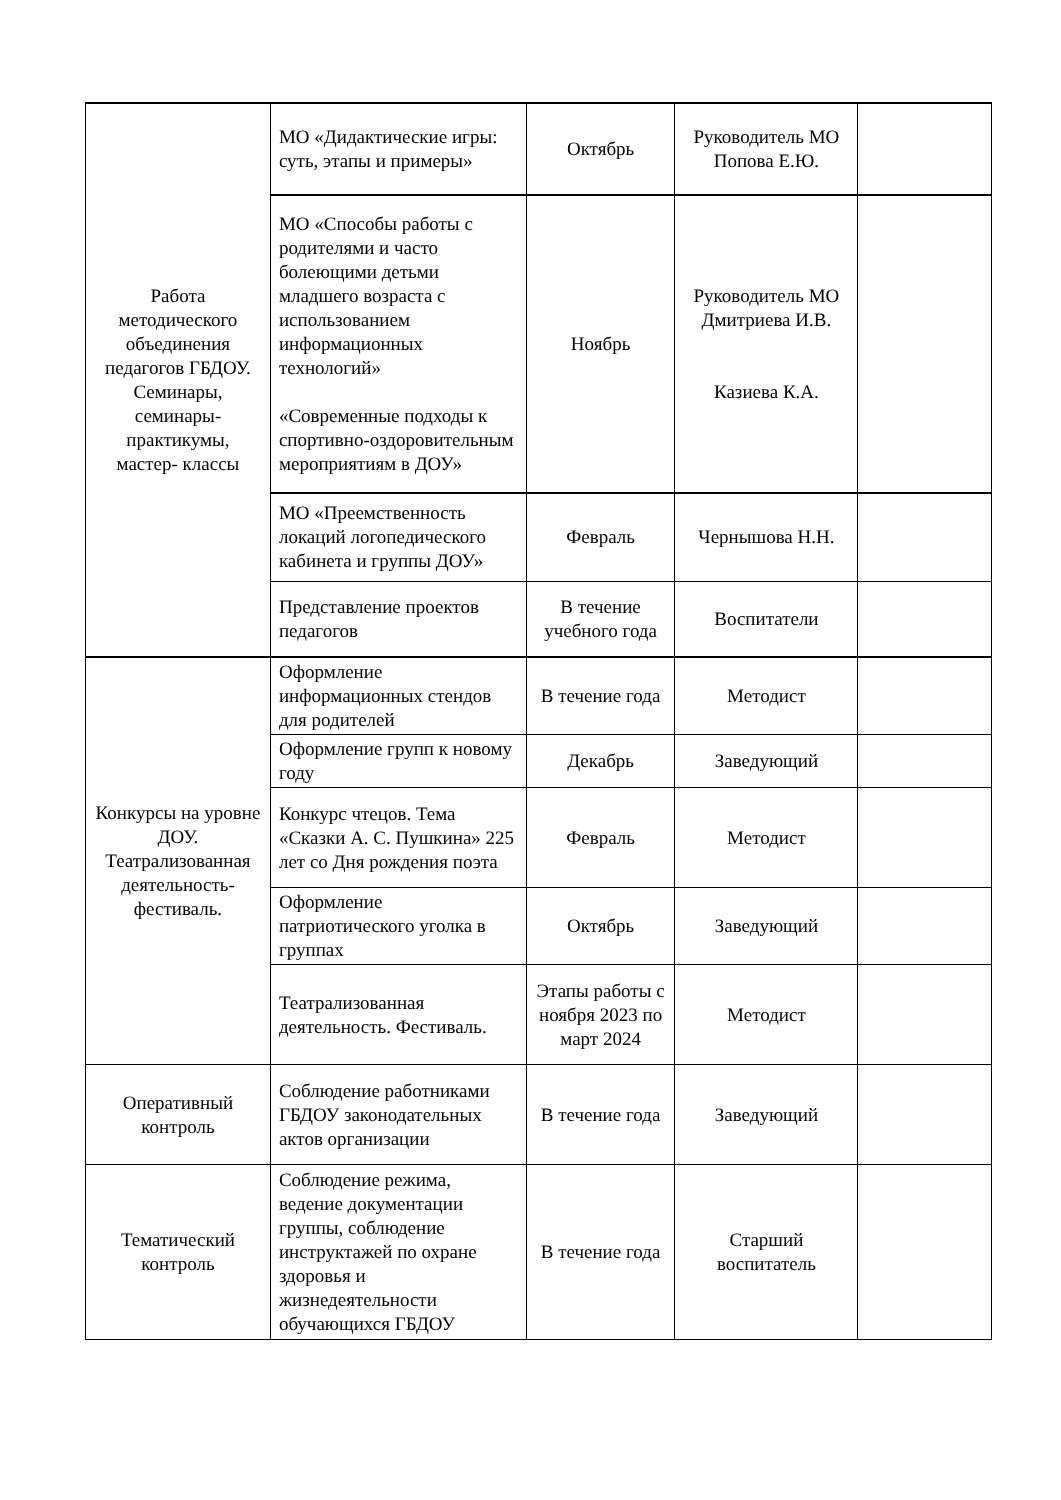| Работа методического объединения педагогов ГБДОУ. Семинары, семинары-практикумы, мастер- классы | МО «Дидактические игры: суть, этапы и примеры» | Октябрь | Руководитель МО Попова Е.Ю. | |
| | МО «Способы работы с родителями и часто болеющими детьми младшего возраста с использованием информационных технологий» «Современные подходы к спортивно-оздоровительным мероприятиям в ДОУ» | Ноябрь | Руководитель МО Дмитриева И.В. Казиева К.А. | |
| | МО «Преемственность локаций логопедического кабинета и группы ДОУ» | Февраль | Чернышова Н.Н. | |
| | Представление проектов педагогов | В течение учебного года | Воспитатели | |
| Конкурсы на уровне ДОУ. Театрализованная деятельность-фестиваль. | Оформление информационных стендов для родителей | В течение года | Методист | |
| | Оформление групп к новому году | Декабрь | Заведующий | |
| | Конкурс чтецов. Тема «Сказки А. С. Пушкина» 225 лет со Дня рождения поэта | Февраль | Методист | |
| | Оформление патриотического уголка в группах | Октябрь | Заведующий | |
| | Театрализованная деятельность. Фестиваль. | Этапы работы с ноября 2023 по март 2024 | Методист | |
| Оперативный контроль | Соблюдение работниками ГБДОУ законодательных актов организации | В течение года | Заведующий | |
| Тематический контроль | Соблюдение режима, ведение документации группы, соблюдение инструктажей по охране здоровья и жизнедеятельности обучающихся ГБДОУ | В течение года | Старший воспитатель | |